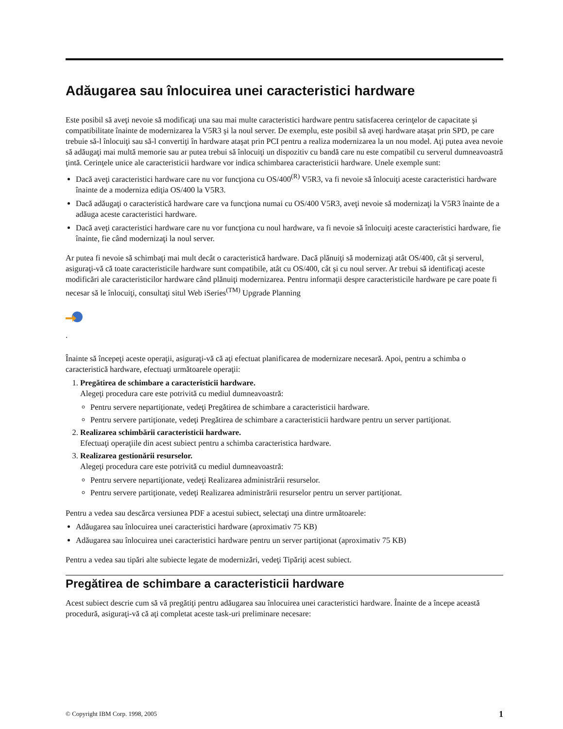Adăugarea sau înlocuirea unei caracteristici hardware
Este posibil să aveţi nevoie să modificaţi una sau mai multe caracteristici hardware pentru satisfacerea cerinţelor de capacitate şi compatibilitate înainte de modernizarea la V5R3 şi la noul server. De exemplu, este posibil să aveţi hardware ataşat prin SPD, pe care trebuie să-l înlocuiţi sau să-l convertiţi în hardware ataşat prin PCI pentru a realiza modernizarea la un nou model. Aţi putea avea nevoie să adăugaţi mai multă memorie sau ar putea trebui să înlocuiţi un dispozitiv cu bandă care nu este compatibil cu serverul dumneavoastră ţintă. Cerinţele unice ale caracteristicii hardware vor indica schimbarea caracteristicii hardware. Unele exemple sunt:
Dacă aveţi caracteristici hardware care nu vor funcţiona cu OS/400<sup>(R)</sup> V5R3, va fi nevoie să înlocuiţi aceste caracteristici hardware înainte de a moderniza ediţia OS/400 la V5R3.
Dacă adăugaţi o caracteristică hardware care va funcţiona numai cu OS/400 V5R3, aveţi nevoie să modernizaţi la V5R3 înainte de a adăuga aceste caracteristici hardware.
Dacă aveţi caracteristici hardware care nu vor funcţiona cu noul hardware, va fi nevoie să înlocuiţi aceste caracteristici hardware, fie înainte, fie când modernizaţi la noul server.
Ar putea fi nevoie să schimbaţi mai mult decât o caracteristică hardware. Dacă plănuiţi să modernizaţi atât OS/400, cât şi serverul, asiguraţi-vă că toate caracteristicile hardware sunt compatibile, atât cu OS/400, cât şi cu noul server. Ar trebui să identificaţi aceste modificări ale caracteristicilor hardware când plănuiţi modernizarea. Pentru informaţii despre caracteristicile hardware pe care poate fi necesar să le înlocuiţi, consultaţi situl Web iSeries<sup>(TM)</sup> Upgrade Planning
.
Înainte să începeţi aceste operaţii, asiguraţi-vă că aţi efectuat planificarea de modernizare necesară. Apoi, pentru a schimba o caracteristică hardware, efectuaţi următoarele operaţii:
1. Pregătirea de schimbare a caracteristicii hardware.
Alegeţi procedura care este potrivită cu mediul dumneavoastră:
Pentru servere nepartiţionate, vedeţi Pregătirea de schimbare a caracteristicii hardware.
Pentru servere partiţionate, vedeţi Pregătirea de schimbare a caracteristicii hardware pentru un server partiţionat.
2. Realizarea schimbării caracteristicii hardware.
Efectuaţi operaţiile din acest subiect pentru a schimba caracteristica hardware.
3. Realizarea gestionării resurselor.
Alegeţi procedura care este potrivită cu mediul dumneavoastră:
Pentru servere nepartiţionate, vedeţi Realizarea administrării resurselor.
Pentru servere partiţionate, vedeţi Realizarea administrării resurselor pentru un server partiţionat.
Pentru a vedea sau descărca versiunea PDF a acestui subiect, selectaţi una dintre următoarele:
Adăugarea sau înlocuirea unei caracteristici hardware (aproximativ 75 KB)
Adăugarea sau înlocuirea unei caracteristici hardware pentru un server partiţionat (aproximativ 75 KB)
Pentru a vedea sau tipări alte subiecte legate de modernizări, vedeţi Tipăriţi acest subiect.
Pregătirea de schimbare a caracteristicii hardware
Acest subiect descrie cum să vă pregătiţi pentru adăugarea sau înlocuirea unei caracteristici hardware. Înainte de a începe această procedură, asiguraţi-vă că aţi completat aceste task-uri preliminare necesare:
© Copyright IBM Corp. 1998, 2005 1